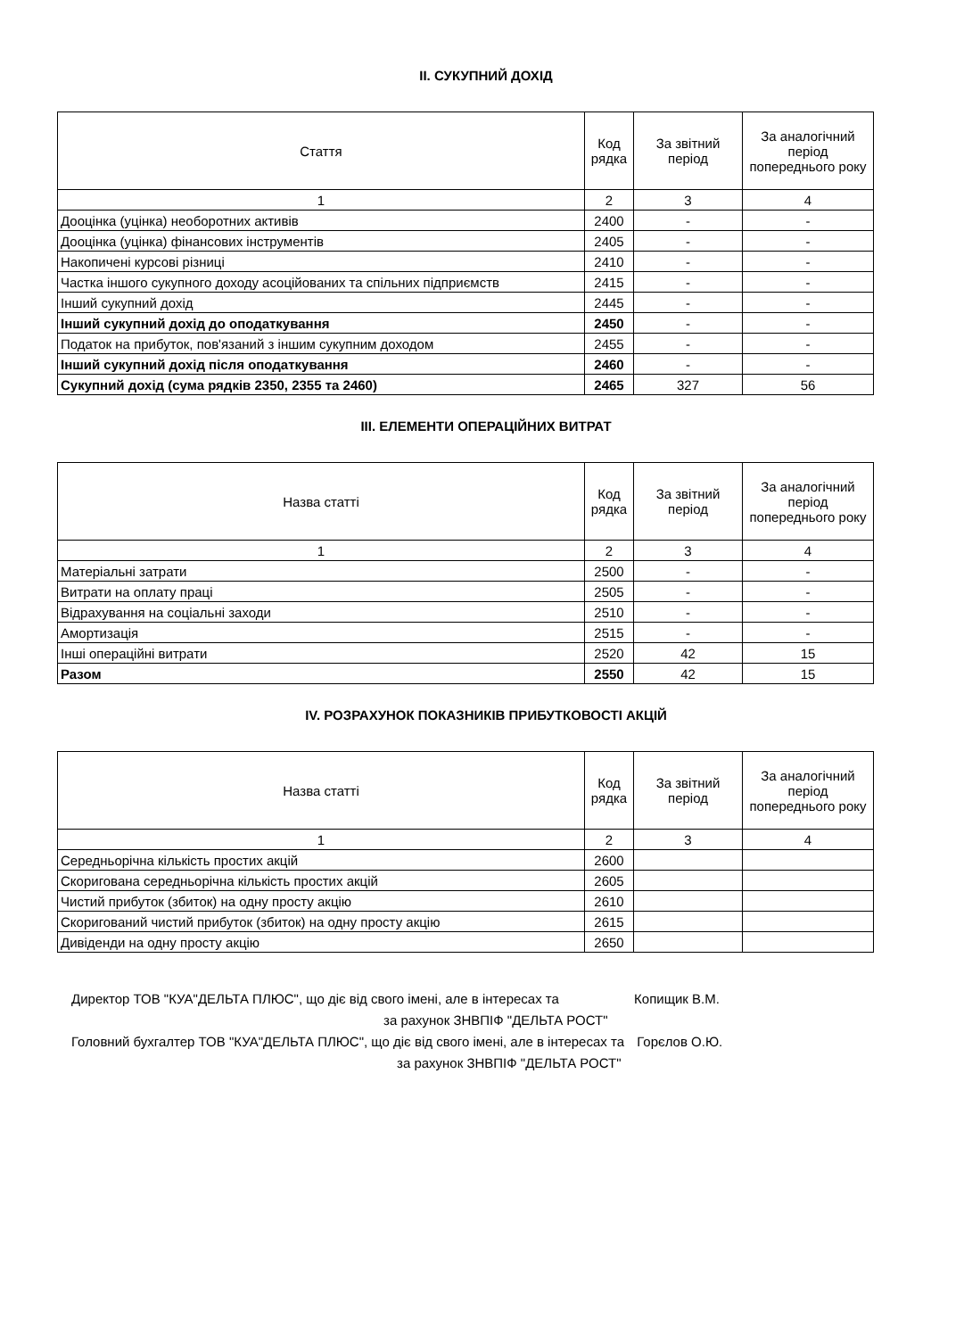ІІ. СУКУПНИЙ ДОХІД
| Стаття | Код рядка | За звітний період | За аналогічний період попереднього року |
| --- | --- | --- | --- |
| 1 | 2 | 3 | 4 |
| Дооцінка (уцінка) необоротних активів | 2400 | - | - |
| Дооцінка (уцінка) фінансових інструментів | 2405 | - | - |
| Накопичені курсові різниці | 2410 | - | - |
| Частка іншого сукупного доходу асоційованих та спільних підприємств | 2415 | - | - |
| Інший сукупний дохід | 2445 | - | - |
| Інший сукупний дохід до оподаткування | 2450 | - | - |
| Податок на прибуток, пов'язаний з іншим сукупним доходом | 2455 | - | - |
| Інший сукупний дохід після оподаткування | 2460 | - | - |
| Сукупний дохід (сума рядків 2350, 2355 та 2460) | 2465 | 327 | 56 |
ІІІ. ЕЛЕМЕНТИ ОПЕРАЦІЙНИХ ВИТРАТ
| Назва статті | Код рядка | За звітний період | За аналогічний період попереднього року |
| --- | --- | --- | --- |
| 1 | 2 | 3 | 4 |
| Матеріальні затрати | 2500 | - | - |
| Витрати на оплату праці | 2505 | - | - |
| Відрахування на соціальні заходи | 2510 | - | - |
| Амортизація | 2515 | - | - |
| Інші операційні витрати | 2520 | 42 | 15 |
| Разом | 2550 | 42 | 15 |
IV. РОЗРАХУНОК ПОКАЗНИКІВ ПРИБУТКОВОСТІ АКЦІЙ
| Назва статті | Код рядка | За звітний період | За аналогічний період попереднього року |
| --- | --- | --- | --- |
| 1 | 2 | 3 | 4 |
| Середньорічна кількість простих акцій | 2600 | | |
| Скоригована середньорічна кількість простих акцій | 2605 | | |
| Чистий прибуток (збиток) на одну просту акцію | 2610 | | |
| Скоригований чистий прибуток (збиток) на одну просту акцію | 2615 | | |
| Дивіденди на одну просту акцію | 2650 | | |
Директор ТОВ "КУА"ДЕЛЬТА ПЛЮС", що діє від свого імені, але в інтересах та Копищик В.М.
за рахунок ЗНВПІФ "ДЕЛЬТА РОСТ"
Головний бухгалтер ТОВ "КУА"ДЕЛЬТА ПЛЮС", що діє від свого імені, але в інтересах та Горєлов О.Ю.
за рахунок ЗНВПІФ "ДЕЛЬТА РОСТ"